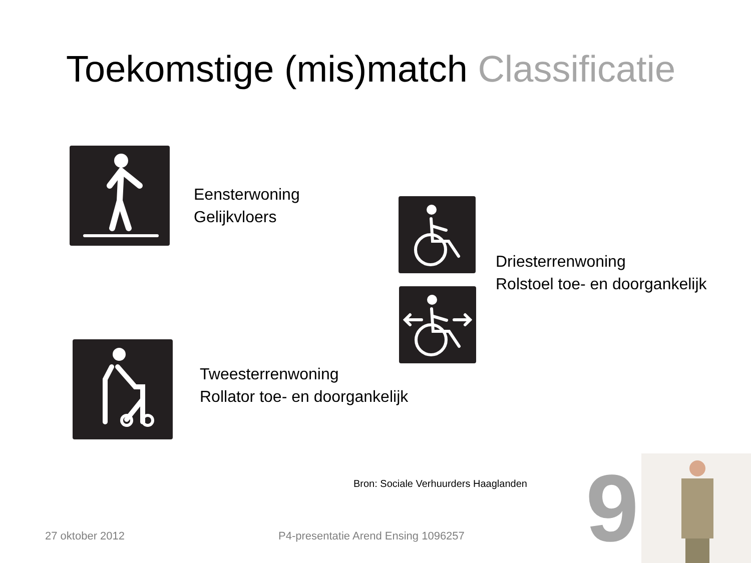Toekomstige (mis)match Classificatie
Eensterwoning
Gelijkvloers
Driesterrenwoning
Rolstoel toe- en doorgankelijk
Tweesterrenwoning
Rollator toe- en doorgankelijk
Bron: Sociale Verhuurders Haaglanden
27 oktober 2012
P4-presentatie Arend Ensing 1096257
9